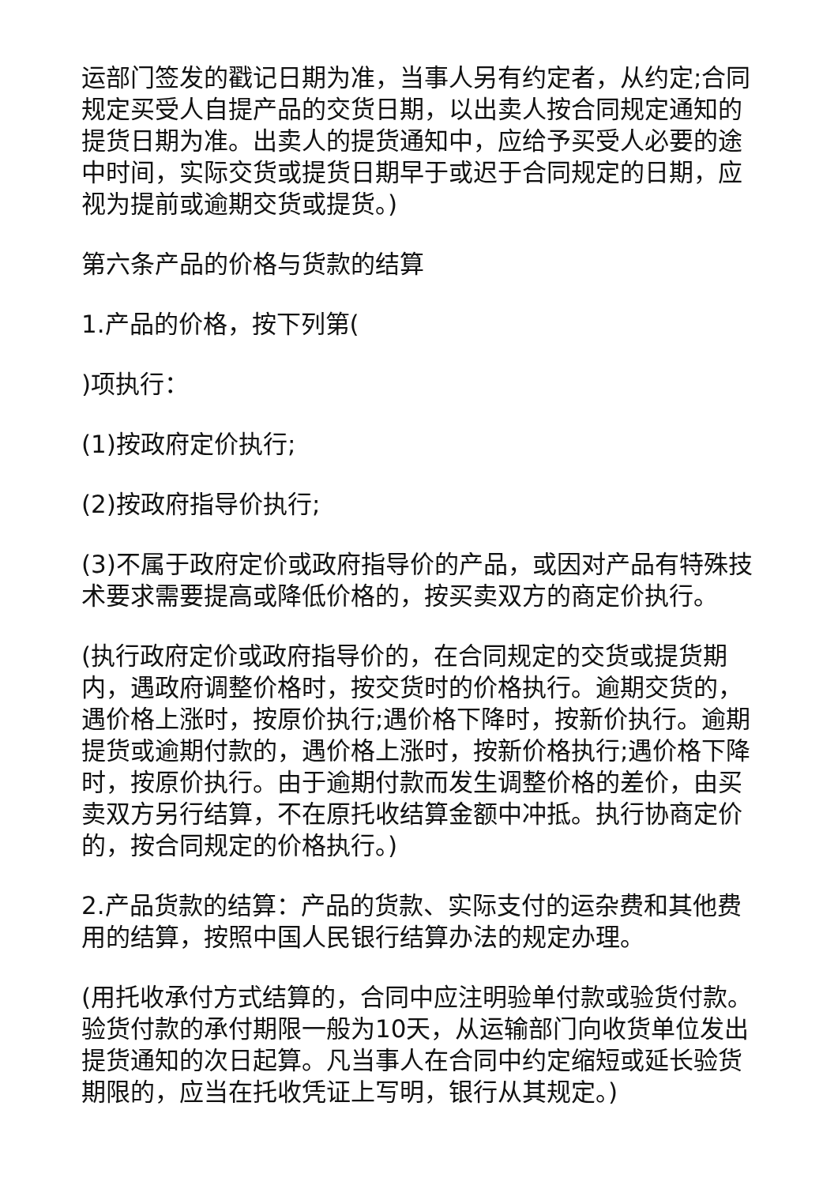运部门签发的戳记日期为准，当事人另有约定者，从约定;合同规定买受人自提产品的交货日期，以出卖人按合同规定通知的提货日期为准。出卖人的提货通知中，应给予买受人必要的途中时间，实际交货或提货日期早于或迟于合同规定的日期，应视为提前或逾期交货或提货。)
第六条产品的价格与货款的结算
1.产品的价格，按下列第(
)项执行：
(1)按政府定价执行;
(2)按政府指导价执行;
(3)不属于政府定价或政府指导价的产品，或因对产品有特殊技术要求需要提高或降低价格的，按买卖双方的商定价执行。
(执行政府定价或政府指导价的，在合同规定的交货或提货期内，遇政府调整价格时，按交货时的价格执行。逾期交货的，遇价格上涨时，按原价执行;遇价格下降时，按新价执行。逾期提货或逾期付款的，遇价格上涨时，按新价格执行;遇价格下降时，按原价执行。由于逾期付款而发生调整价格的差价，由买卖双方另行结算，不在原托收结算金额中冲抵。执行协商定价的，按合同规定的价格执行。)
2.产品货款的结算：产品的货款、实际支付的运杂费和其他费用的结算，按照中国人民银行结算办法的规定办理。
(用托收承付方式结算的，合同中应注明验单付款或验货付款。验货付款的承付期限一般为10天，从运输部门向收货单位发出提货通知的次日起算。凡当事人在合同中约定缩短或延长验货期限的，应当在托收凭证上写明，银行从其规定。)